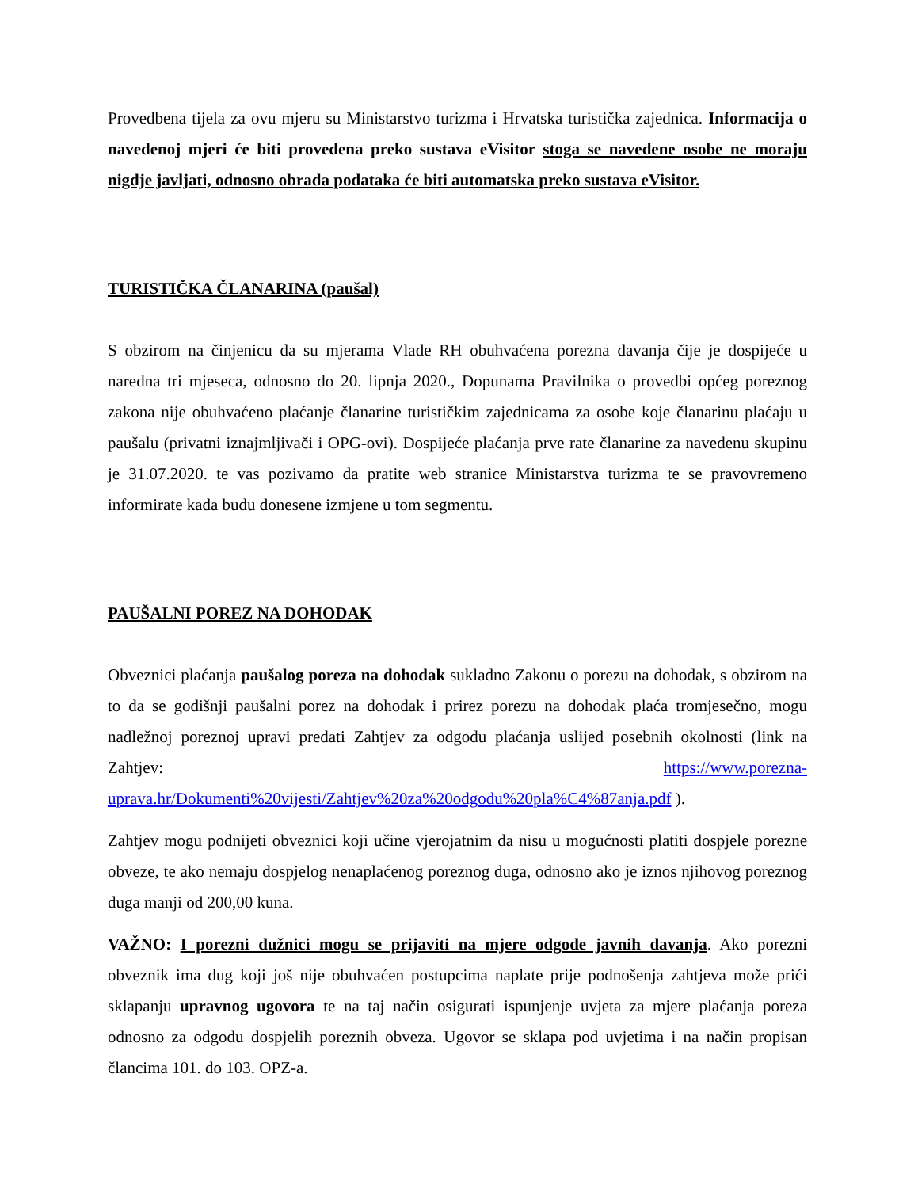Provedbena tijela za ovu mjeru su Ministarstvo turizma i Hrvatska turistička zajednica. Informacija o navedenoj mjeri će biti provedena preko sustava eVisitor stoga se navedene osobe ne moraju nigdje javljati, odnosno obrada podataka će biti automatska preko sustava eVisitor.
TURISTIČKA ČLANARINA (paušal)
S obzirom na činjenicu da su mjerama Vlade RH obuhvaćena porezna davanja čije je dospijeće u naredna tri mjeseca, odnosno do 20. lipnja 2020., Dopunama Pravilnika o provedbi općeg poreznog zakona nije obuhvaćeno plaćanje članarine turističkim zajednicama za osobe koje članarinu plaćaju u paušalu (privatni iznajmljivači i OPG-ovi). Dospijeće plaćanja prve rate članarine za navedenu skupinu je 31.07.2020. te vas pozivamo da pratite web stranice Ministarstva turizma te se pravovremeno informirate kada budu donesene izmjene u tom segmentu.
PAUŠALNI POREZ NA DOHODAK
Obveznici plaćanja paušalog poreza na dohodak sukladno Zakonu o porezu na dohodak, s obzirom na to da se godišnji paušalni porez na dohodak i prirez porezu na dohodak plaća tromjesečno, mogu nadležnoj poreznoj upravi predati Zahtjev za odgodu plaćanja uslijed posebnih okolnosti (link na Zahtjev: https://www.porezna-uprava.hr/Dokumenti%20vijesti/Zahtjev%20za%20odgodu%20pla%C4%87anja.pdf ).
Zahtjev mogu podnijeti obveznici koji učine vjerojatnim da nisu u mogućnosti platiti dospjele porezne obveze, te ako nemaju dospjelog nenaplaćenog poreznog duga, odnosno ako je iznos njihovog poreznog duga manji od 200,00 kuna.
VAŽNO: I porezni dužnici mogu se prijaviti na mjere odgode javnih davanja. Ako porezni obveznik ima dug koji još nije obuhvaćen postupcima naplate prije podnošenja zahtjeva može prići sklapanju upravnog ugovora te na taj način osigurati ispunjenje uvjeta za mjere plaćanja poreza odnosno za odgodu dospjelih poreznih obveza. Ugovor se sklapa pod uvjetima i na način propisan člancima 101. do 103. OPZ-a.